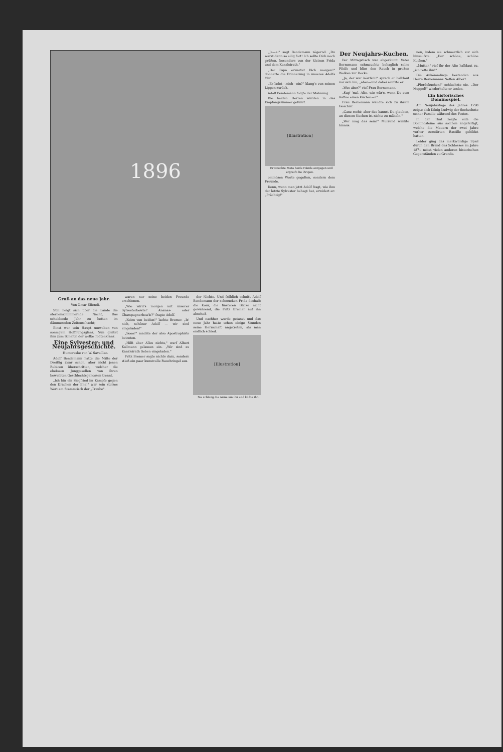1896
Gruß an das neue Jahr.
Von Omar Effendi.
Still neigt sich über die Lande die sternenschimmernde Nacht, Das scheidende Jahr zu betten im dämmernden Zeitenschacht;
Einst war sein Haupt umwoben von sonnigem Hoffnungsglanz, Nun gleitet ihm zum Scheitel der welke Todtenkranz.
Eine Sylvester- und Neujahrsgeschichte.
Humoreske von W. Savaillac.
Adolf Bendemann hatte die Mitte der Dreißig zwar schon, aber nicht jenen Rubicon überschritten, welcher die ehelosen Junggesellen von ihren beweibten Geschlechtsgenossen trennt.
„Ich bin ein Siegfried im Kampfe gegen den Drachen der Ehe!" war sein stolzes Wort am Stammtisch der „Traube".
waren nur seine beiden Freunde erschienen.
„Wie wird's morgen mit unserer Sylvesterbowle? Ananas- oder Champagnerbowle?" fragte Adolf.
„Keins von beiden!" lachte Bremer. „Is' nich, schöner Adolf — wir sind eingeladen!"
„Sooo?" machte der also Apostrophirte betreten.
„Hilft aber Alles nichts," warf Albert Kollmann gelassen ein. „Wir sind zu Kanzleirath Seben eingeladen."
Fritz Bremer sagte nichts dazu, sondern stieß ein paar kunstvolle Rauchringel aus.
der Nichte. Und fröhlich schnitt Adolf Bendemann der schmucken Frida deshalb die Kour, die finsteren Blicke nicht gewahrend, die Fritz Bremer auf ihn abschoß.
Und nachher wurde getanzt und das neue Jahr hatte schon einige Stunden seine Herrschaft angetreten, als man endlich schied.
[Illustration]
Sie schlang die Arme um ihn und küßte ihn.
„Ja—a!" sagt Bendemann zögernd. „Du warst dann so eilig fort! Ich sollte Dich noch grüßen, besonders von der kleinen Frida und dem Kanzleirath."
„Der Papa erwartet Dich morgen!" donnerte die Erinnerung in unseres Adolfs Ohr.
„Er ladet—mich—ein?" klang's von seinen Lippen zurück.
Adolf Bendemann folgte der Mahnung.
Die beiden Herren wurden in das Empfangszimmer geführt.
[Illustration]
Er streckte Meta beide Hände entgegen und ergreift die ihrigen.
ominösen Worte gegolten, sondern dem Freunde.
Denn, wenn man jetzt Adolf fragt, wie ihm der letzte Sylvester behagt hat, erwidert er: „Prächtig!"
Der Neujahrs-Kuchen.
Der Mittagstisch war abgeräumt. Vater Bernemann schmauchte behaglich seine Pfeife und blies den Rauch in großen Wolken zur Decke.
„Ja, der war köstlich!" sprach er halblaut vor sich hin, „aber—und dabei seufzte er.
„Was aber?" rief Frau Bernemann.
„Sag' 'mal, Alte, wie wär's, wenn Du zum Kaffee einen Kuchen—?"
Frau Bernemann wandte sich zu ihrem Geschirr.
„Ganz recht; aber das kannst Du glauben, an diesem Kuchen ist nichts zu mäkeln."
„Wer mag das sein?" Murrend wankte hinaus.
nen, indem sie schmerzlich vor sich hinseufzte: „Der schöne, schöne Kuchen."
„Mutter," rief ihr der Alte halblaut zu, „ich rette ihn!"
Die Ankömmlinge bestanden aus Herrn Bernemanns Neffen Albert.
„Pferdekuchen!" schluchzte sie. „Der Moppel!" wiederholte er tonlos.
Ein historisches Dominospiel.
Am Neujahrstage des Jahres 1790 zeigte sich König Ludwig der Sechzehnte seiner Familie während des Festes.
In der That zeigte sich die Dominosteine aus solchen angefertigt, welche die Mauern der zwei Jahre vorher zerstörten Bastille gebildet hatten.
Leider ging das merkwürdige Spiel durch den Brand des Schlosses im Jahre 1871 nebst vielen anderen historischen Gegenständen zu Grunde.